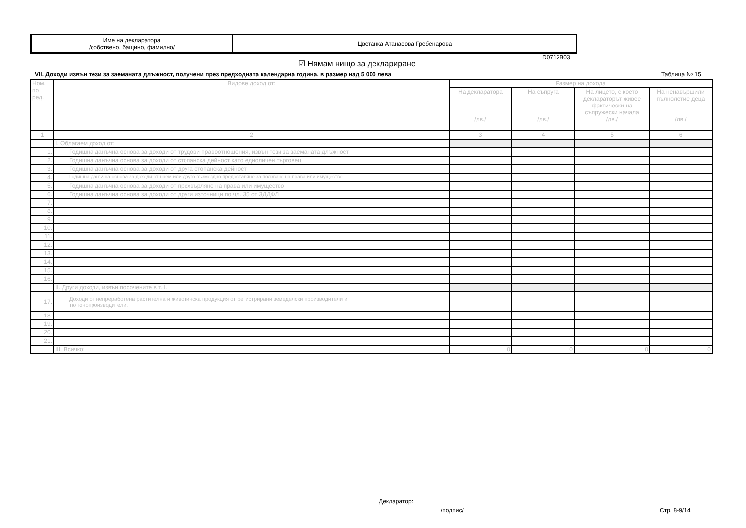| Име на декларатора /собствено, бащино, фамилно/ | Цветанка Атанасова Гребенарова |
D0712B03
☑ Нямам нищо за деклариране
VII. Доходи извън тези за заеманата длъжност, получени през предходната календарна година, в размер над 5 000 лева
Таблица № 15
| Ном. по ред. | Видове доход от: | Размер на дохода | | | |
| --- | --- | --- | --- | --- | --- |
| | | На декларатора /лв./ | На съпруга /лв./ | На лицето, с което деклараторът живее фактически на съпружески начала /лв./ | На ненавършили пълнолетие деца /лв./ |
| 1 | 2 | 3 | 4 | 5 | 6 |
| | I. Облагаем доход от: | | | | |
| 1. | Годишна данъчна основа за доходи от трудови правоотношения, извън тези за заеманата длъжност | | | | |
| 2. | Годишна данъчна основа за доходи от стопанска дейност като едноличен търговец | | | | |
| 3. | Годишна данъчна основа за доходи от друга стопанска дейност | | | | |
| 4. | Годишна данъчна основа за доходи от наем или друго възмездно предоставяне за ползване на права или имущество | | | | |
| 5. | Годишна данъчна основа за доходи от прехвърляне на права или имущество | | | | |
| 6. | Годишна данъчна основа за доходи от други източници по чл. 35 от ЗДДФЛ | | | | |
| 7. | | | | | |
| 8. | | | | | |
| 9. | | | | | |
| 10. | | | | | |
| 11. | | | | | |
| 12. | | | | | |
| 13. | | | | | |
| 14. | | | | | |
| 15. | | | | | |
| 16. | | | | | |
| | II. Други доходи, извън посочените в т. I. | | | | |
| 17. | Доходи от непреработена растителна и животинска продукция от регистрирани земеделски производители и тютюнопроизводители. | | | | |
| 18. | | | | | |
| 19. | | | | | |
| 20. | | | | | |
| 21. | | | | | |
| | III. Всичко: | 0 | 0 | 0 | 0 |
Декларатор:
/подпис/ Стр. 8-9/14